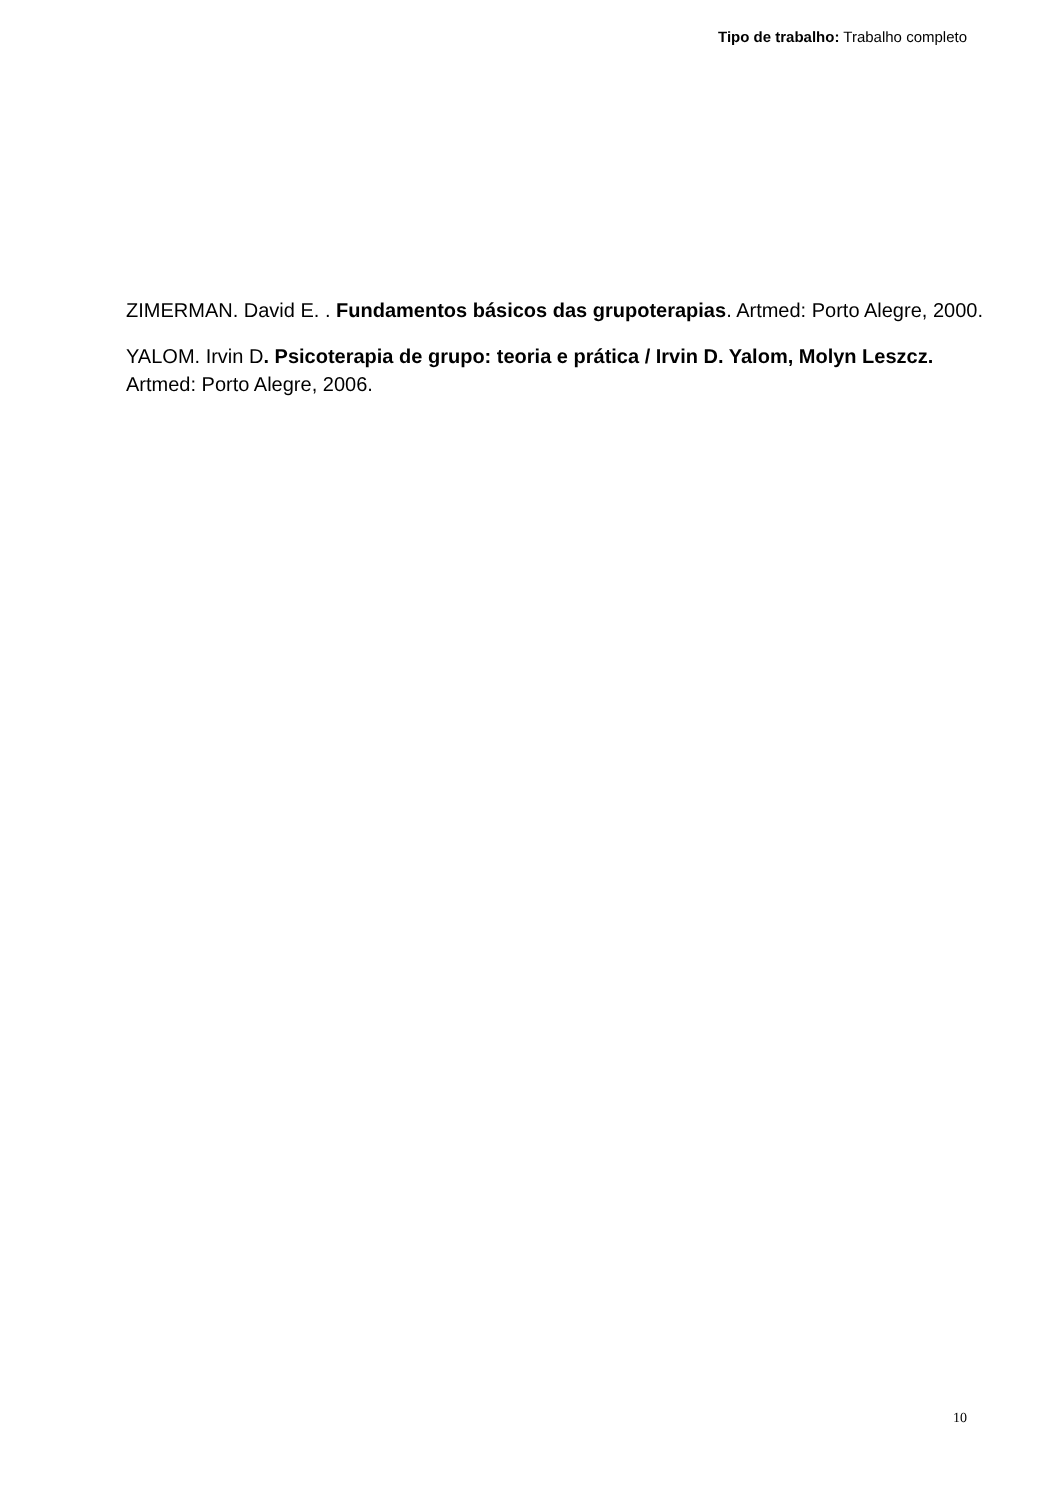Tipo de trabalho: Trabalho completo
ZIMERMAN. David E. . Fundamentos básicos das grupoterapias. Artmed: Porto Alegre, 2000.
YALOM. Irvin D. Psicoterapia de grupo: teoria e prática / Irvin D. Yalom, Molyn Leszcz. Artmed: Porto Alegre, 2006.
10